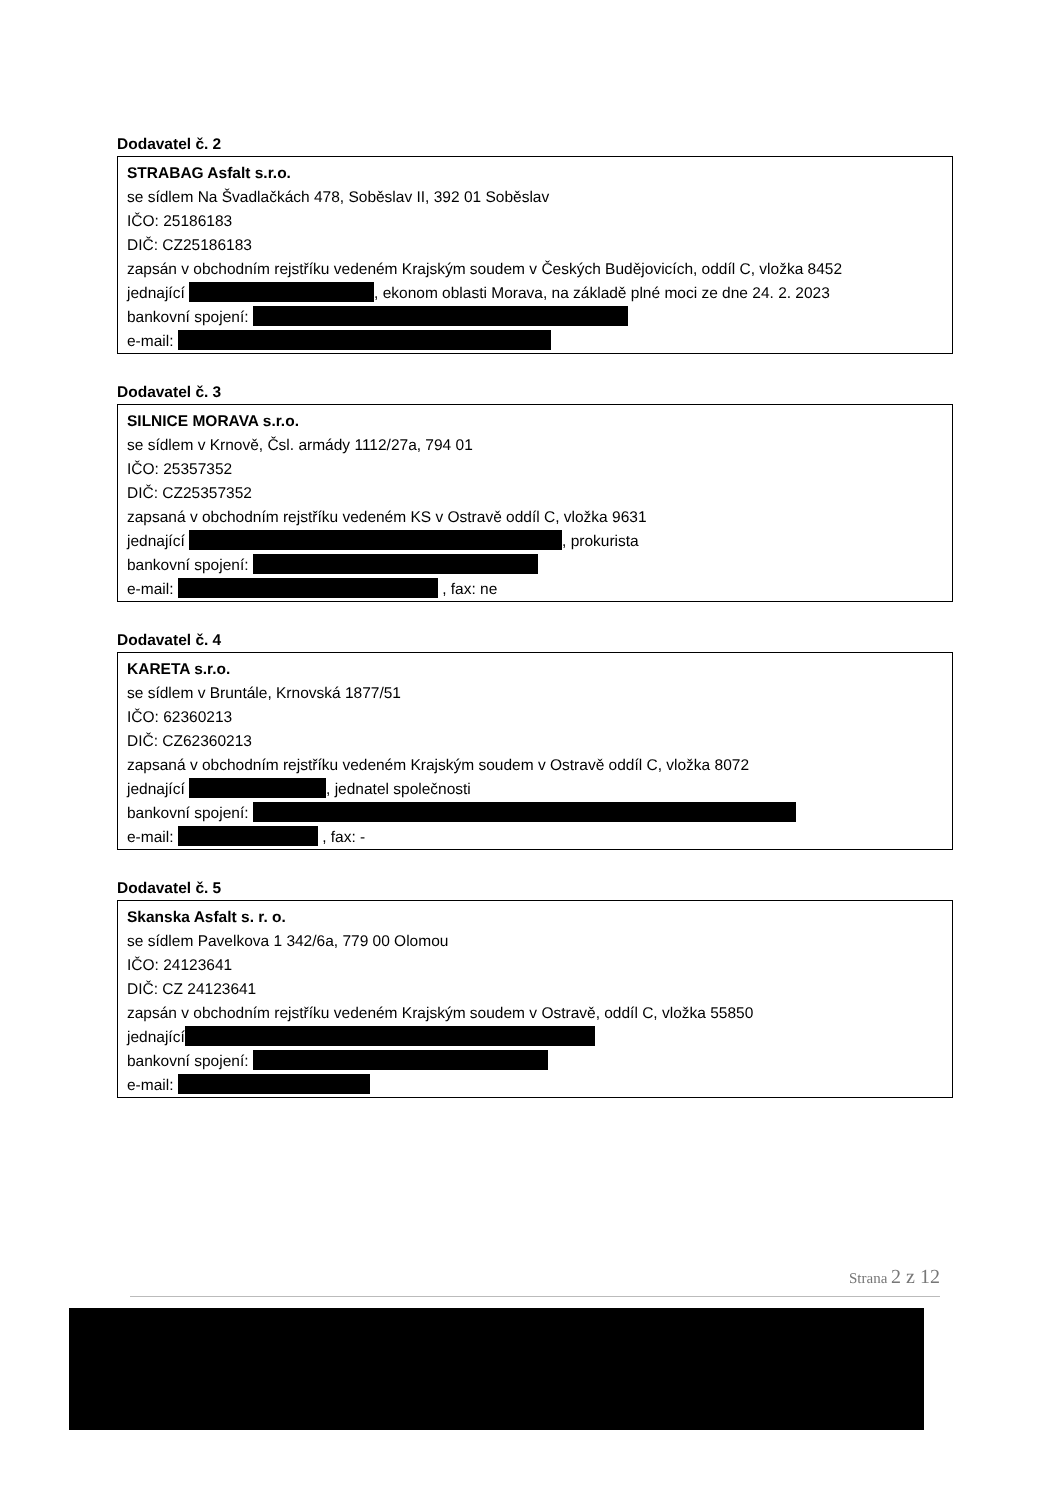Dodavatel č. 2
STRABAG Asfalt s.r.o.
se sídlem Na Švadlačkách 478, Soběslav II, 392 01 Soběslav
IČO: 25186183
DIČ: CZ25186183
zapsán v obchodním rejstříku vedeném Krajským soudem v Českých Budějovicích, oddíl C, vložka 8452
jednající , ekonom oblasti Morava, na základě plné moci ze dne 24. 2. 2023
bankovní spojení:
e-mail:
Dodavatel č. 3
SILNICE MORAVA s.r.o.
se sídlem v Krnově, Čsl. armády 1112/27a, 794 01
IČO: 25357352
DIČ: CZ25357352
zapsaná v obchodním rejstříku vedeném KS v Ostravě oddíl C, vložka 9631
jednající , prokurista
bankovní spojení:
e-mail: , fax: ne
Dodavatel č. 4
KARETA s.r.o.
se sídlem v Bruntále, Krnovská 1877/51
IČO: 62360213
DIČ: CZ62360213
zapsaná v obchodním rejstříku vedeném Krajským soudem v Ostravě oddíl C, vložka 8072
jednající , jednatel společnosti
bankovní spojení:
e-mail: , fax: -
Dodavatel č. 5
Skanska Asfalt s. r. o.
se sídlem Pavelkova 1 342/6a, 779 00 Olomou
IČO: 24123641
DIČ: CZ 24123641
zapsán v obchodním rejstříku vedeném Krajským soudem v Ostravě, oddíl C, vložka 55850
jednající
bankovní spojení:
e-mail:
Strana 2 z 12